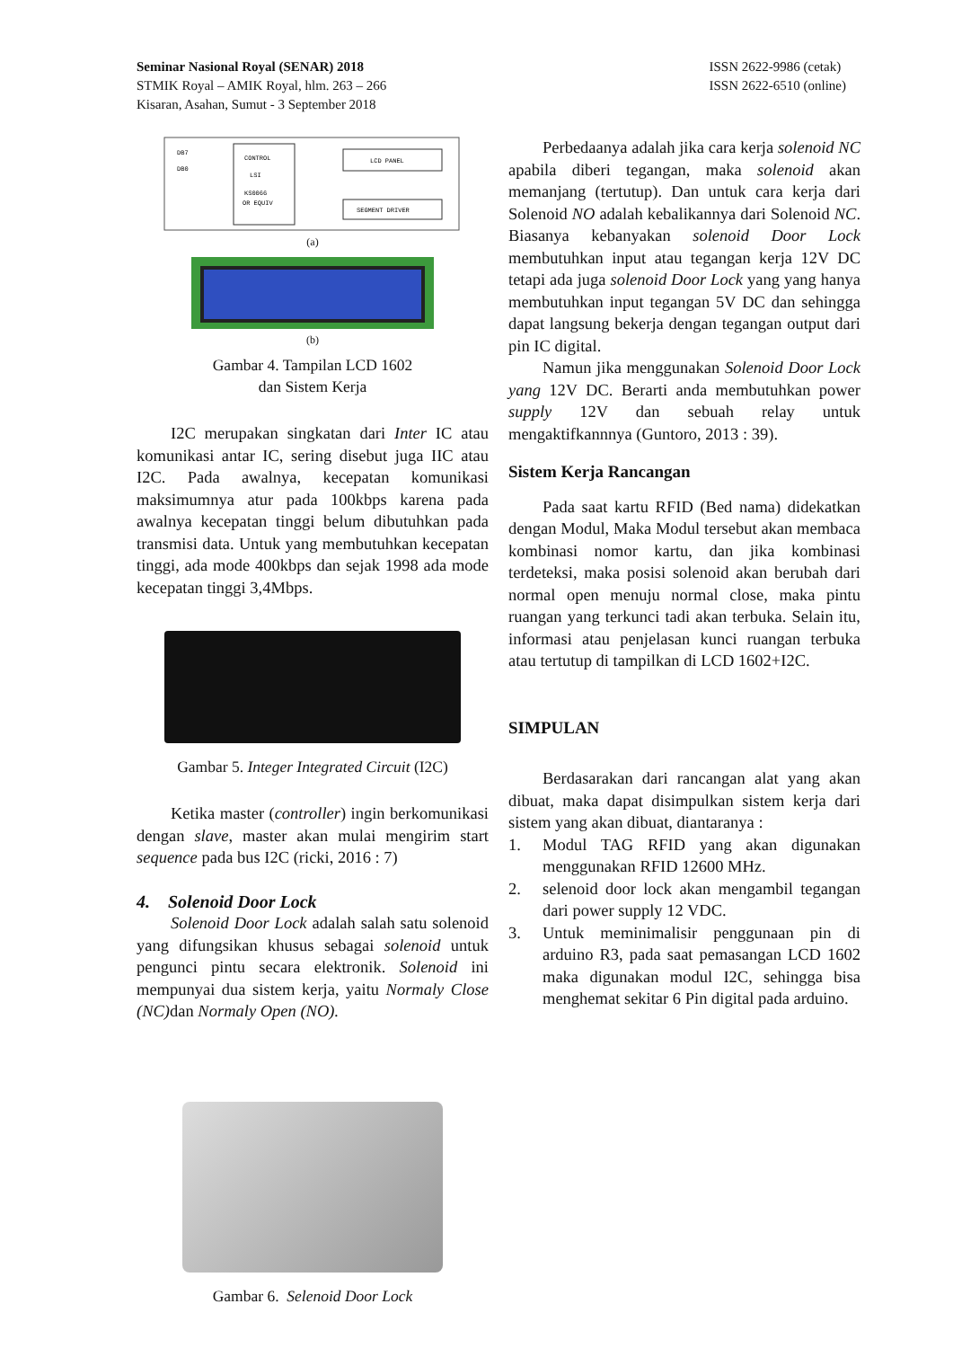Seminar Nasional Royal (SENAR) 2018
STMIK Royal – AMIK Royal, hlm. 263 – 266
Kisaran, Asahan, Sumut - 3 September 2018
ISSN 2622-9986 (cetak)
ISSN 2622-6510 (online)
CONTROL
LSI
KS0066
OR EQUIV
LCD PANEL
SEGMENT DRIVER
DB7
DB0
(a)
(b)
Gambar 4. Tampilan LCD 1602
dan Sistem Kerja
I2C merupakan singkatan dari Inter IC atau komunikasi antar IC, sering disebut juga IIC atau I2C. Pada awalnya, kecepatan komunikasi maksimumnya atur pada 100kbps karena pada awalnya kecepatan tinggi belum dibutuhkan pada transmisi data. Untuk yang membutuhkan kecepatan tinggi, ada mode 400kbps dan sejak 1998 ada mode kecepatan tinggi 3,4Mbps.
Gambar 5. Integer Integrated Circuit (I2C)
Ketika master (controller) ingin berkomunikasi dengan slave, master akan mulai mengirim start sequence pada bus I2C (ricki, 2016 : 7)
4. Solenoid Door Lock
Solenoid Door Lock adalah salah satu solenoid yang difungsikan khusus sebagai solenoid untuk pengunci pintu secara elektronik. Solenoid ini mempunyai dua sistem kerja, yaitu Normaly Close (NC) dan Normaly Open (NO).
Gambar 6. Selenoid Door Lock
Perbedaanya adalah jika cara kerja solenoid NC apabila diberi tegangan, maka solenoid akan memanjang (tertutup). Dan untuk cara kerja dari Solenoid NO adalah kebalikannya dari Solenoid NC. Biasanya kebanyakan solenoid Door Lock membutuhkan input atau tegangan kerja 12V DC tetapi ada juga solenoid Door Lock yang yang hanya membutuhkan input tegangan 5V DC dan sehingga dapat langsung bekerja dengan tegangan output dari pin IC digital.
Namun jika menggunakan Solenoid Door Lock yang 12V DC. Berarti anda membutuhkan power supply 12V dan sebuah relay untuk mengaktifkannnya (Guntoro, 2013 : 39).
Sistem Kerja Rancangan
Pada saat kartu RFID (Bed nama) didekatkan dengan Modul, Maka Modul tersebut akan membaca kombinasi nomor kartu, dan jika kombinasi terdeteksi, maka posisi solenoid akan berubah dari normal open menuju normal close, maka pintu ruangan yang terkunci tadi akan terbuka. Selain itu, informasi atau penjelasan kunci ruangan terbuka atau tertutup di tampilkan di LCD 1602+I2C.
SIMPULAN
Berdasarakan dari rancangan alat yang akan dibuat, maka dapat disimpulkan sistem kerja dari sistem yang akan dibuat, diantaranya :
1. Modul TAG RFID yang akan digunakan menggunakan RFID 12600 MHz.
2. selenoid door lock akan mengambil tegangan dari power supply 12 VDC.
3. Untuk meminimalisir penggunaan pin di arduino R3, pada saat pemasangan LCD 1602 maka digunakan modul I2C, sehingga bisa menghemat sekitar 6 Pin digital pada arduino.